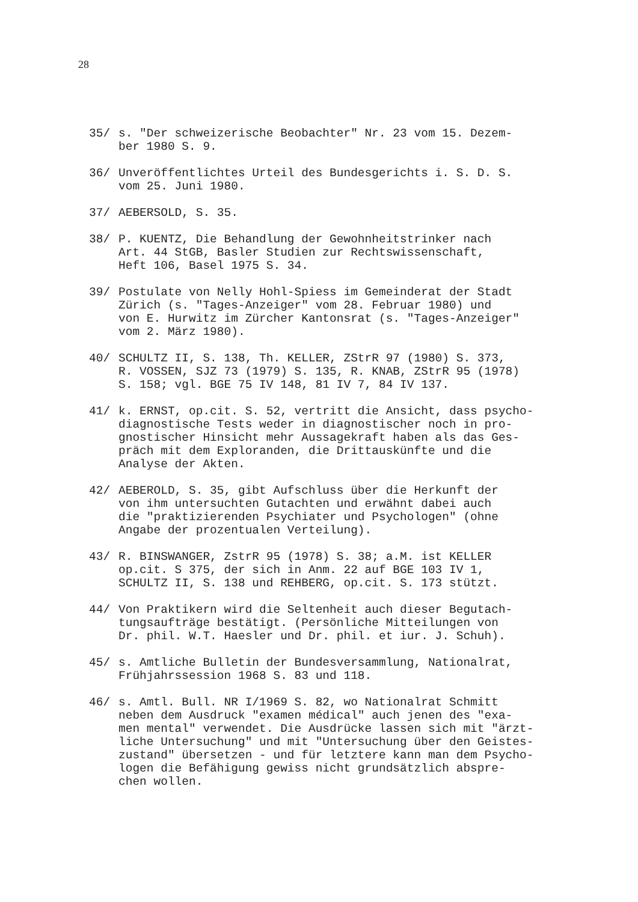28
35/ s. "Der schweizerische Beobachter" Nr. 23 vom 15. Dezem- ber 1980 S. 9.
36/ Unveröffentlichtes Urteil des Bundesgerichts i. S. D. S. vom 25. Juni 1980.
37/ AEBERSOLD, S. 35.
38/ P. KUENTZ, Die Behandlung der Gewohnheitstrinker nach Art. 44 StGB, Basler Studien zur Rechtswissenschaft, Heft 106, Basel 1975 S. 34.
39/ Postulate von Nelly Hohl-Spiess im Gemeinderat der Stadt Zürich (s. "Tages-Anzeiger" vom 28. Februar 1980) und von E. Hurwitz im Zürcher Kantonsrat (s. "Tages-Anzeiger" vom 2. März 1980).
40/ SCHULTZ II, S. 138, Th. KELLER, ZStrR 97 (1980) S. 373, R. VOSSEN, SJZ 73 (1979) S. 135, R. KNAB, ZStrR 95 (1978) S. 158; vgl. BGE 75 IV 148, 81 IV 7, 84 IV 137.
41/ k. ERNST, op.cit. S. 52, vertritt die Ansicht, dass psycho- diagnostische Tests weder in diagnostischer noch in pro- gnostischer Hinsicht mehr Aussagekraft haben als das Ges- präch mit dem Exploranden, die Drittauskünfte und die Analyse der Akten.
42/ AEBEROLD, S. 35, gibt Aufschluss über die Herkunft der von ihm untersuchten Gutachten und erwähnt dabei auch die "praktizierenden Psychiater und Psychologen" (ohne Angabe der prozentualen Verteilung).
43/ R. BINSWANGER, ZstrR 95 (1978) S. 38; a.M. ist KELLER op.cit. S 375, der sich in Anm. 22 auf BGE 103 IV 1, SCHULTZ II, S. 138 und REHBERG, op.cit. S. 173 stützt.
44/ Von Praktikern wird die Seltenheit auch dieser Begutach- tungsaufträge bestätigt. (Persönliche Mitteilungen von Dr. phil. W.T. Haesler und Dr. phil. et iur. J. Schuh).
45/ s. Amtliche Bulletin der Bundesversammlung, Nationalrat, Frühjahrssession 1968 S. 83 und 118.
46/ s. Amtl. Bull. NR I/1969 S. 82, wo Nationalrat Schmitt neben dem Ausdruck "examen médical" auch jenen des "exa- men mental" verwendet. Die Ausdrücke lassen sich mit "ärzt- liche Untersuchung" und mit "Untersuchung über den Geistes- zustand" übersetzen - und für letztere kann man dem Psycho- logen die Befähigung gewiss nicht grundsätzlich abspre- chen wollen.